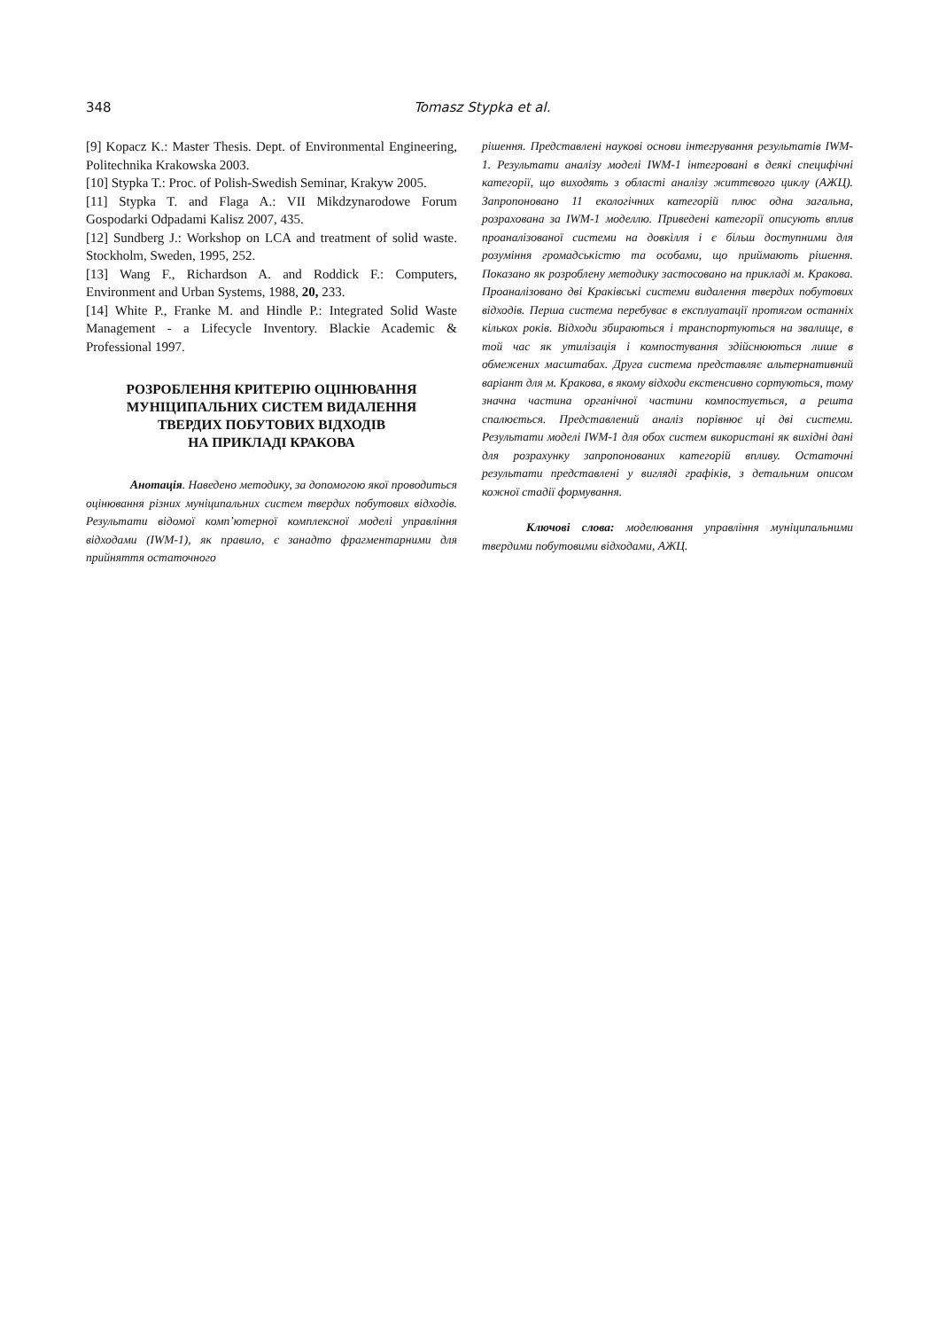348
Tomasz Stypka et al.
[9] Kopacz K.: Master Thesis. Dept. of Environmental Engineering, Politechnika Krakowska 2003.
[10] Stypka T.: Proc. of Polish-Swedish Seminar, Krakyw 2005.
[11] Stypka T. and Flaga A.: VII Mikdzynarodowe Forum Gospodarki Odpadami Kalisz 2007, 435.
[12] Sundberg J.: Workshop on LCA and treatment of solid waste. Stockholm, Sweden, 1995, 252.
[13] Wang F., Richardson A. and Roddick F.: Computers, Environment and Urban Systems, 1988, 20, 233.
[14] White P., Franke M. and Hindle P.: Integrated Solid Waste Management - a Lifecycle Inventory. Blackie Academic & Professional 1997.
РОЗРОБЛЕННЯ КРИТЕРІЮ ОЦІНЮВАННЯ
МУНІЦИПАЛЬНИХ СИСТЕМ ВИДАЛЕННЯ
ТВЕРДИХ ПОБУТОВИХ ВІДХОДІВ
НА ПРИКЛАДІ КРАКОВА
Анотація. Наведено методику, за допомогою якої проводиться оцінювання різних муніципальних систем твердих побутових відходів. Результати відомої комп’ютерної комплексної моделі управління відходами (IWM-1), як правило, є занадто фрагментарними для прийняття остаточного
рішення. Представлені наукові основи інтегрування результатів IWM-1. Результати аналізу моделі IWM-1 інтегровані в деякі специфічні категорії, що виходять з області аналізу життєвого циклу (АЖЦ). Запропоновано 11 екологічних категорій плюс одна загальна, розрахована за IWM-1 моделлю. Приведені категорії описують вплив проаналізованої системи на довкілля і є більш доступними для розуміння громадськістю та особами, що приймають рішення. Показано як розроблену методику застосовано на прикладі м. Кракова. Проаналізовано дві Краківські системи видалення твердих побутових відходів. Перша система перебуває в експлуатації протягом останніх кількох років. Відходи збираються і транспортуються на звалище, в той час як утилізація і компостування здійснюються лише в обмежених масштабах. Друга система представляє альтернативний варіант для м. Кракова, в якому відходи екстенсивно сортуються, тому значна частина органічної частини компостується, а решта спалюється. Представлений аналіз порівнює ці дві системи. Результати моделі IWM-1 для обох систем використані як вихідні дані для розрахунку запропонованих категорій впливу. Остаточні результати представлені у вигляді графіків, з детальним описом кожної стадії формування.
Ключові слова: моделювання управління муніципальними твердими побутовими відходами, АЖЦ.